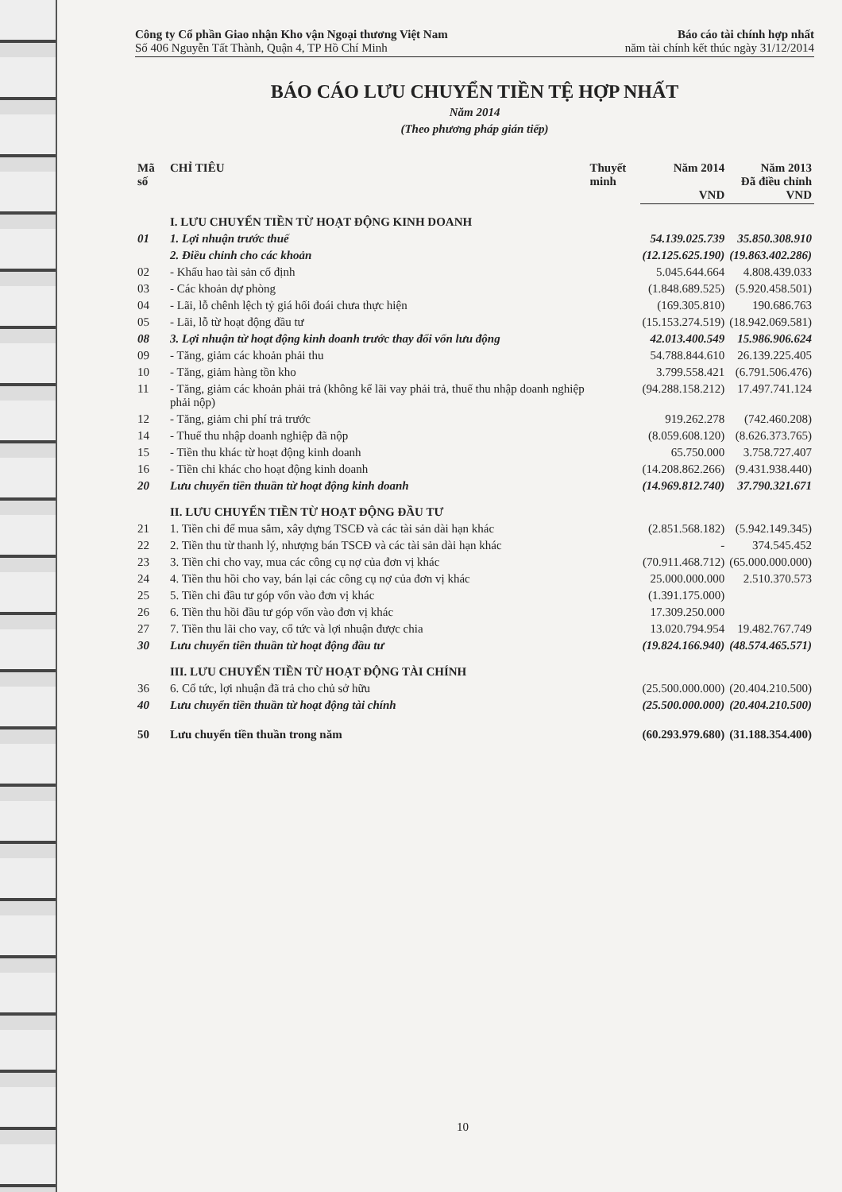Công ty Cổ phần Giao nhận Kho vận Ngoại thương Việt Nam
Số 406 Nguyễn Tất Thành, Quận 4, TP Hồ Chí Minh
Báo cáo tài chính hợp nhất
năm tài chính kết thúc ngày 31/12/2014
BÁO CÁO LƯU CHUYỂN TIỀN TỆ HỢP NHẤT
Năm 2014
(Theo phương pháp gián tiếp)
| Mã số | CHỈ TIÊU | Thuyết minh | Năm 2014 VND | Năm 2013 Đã điều chỉnh VND |
| --- | --- | --- | --- | --- |
| | I. LƯU CHUYỂN TIỀN TỪ HOẠT ĐỘNG KINH DOANH | | | |
| 01 | 1. Lợi nhuận trước thuế | | 54.139.025.739 | 35.850.308.910 |
| | 2. Điều chỉnh cho các khoản | | (12.125.625.190) | (19.863.402.286) |
| 02 | - Khấu hao tài sản cố định | | 5.045.644.664 | 4.808.439.033 |
| 03 | - Các khoản dự phòng | | (1.848.689.525) | (5.920.458.501) |
| 04 | - Lãi, lỗ chênh lệch tỷ giá hối đoái chưa thực hiện | | (169.305.810) | 190.686.763 |
| 05 | - Lãi, lỗ từ hoạt động đầu tư | | (15.153.274.519) | (18.942.069.581) |
| 08 | 3. Lợi nhuận từ hoạt động kinh doanh trước thay đổi vốn lưu động | | 42.013.400.549 | 15.986.906.624 |
| 09 | - Tăng, giảm các khoản phải thu | | 54.788.844.610 | 26.139.225.405 |
| 10 | - Tăng, giảm hàng tồn kho | | 3.799.558.421 | (6.791.506.476) |
| 11 | - Tăng, giảm các khoản phải trả (không kể lãi vay phải trả, thuế thu nhập doanh nghiệp phải nộp) | | (94.288.158.212) | 17.497.741.124 |
| 12 | - Tăng, giảm chi phí trả trước | | 919.262.278 | (742.460.208) |
| 14 | - Thuế thu nhập doanh nghiệp đã nộp | | (8.059.608.120) | (8.626.373.765) |
| 15 | - Tiền thu khác từ hoạt động kinh doanh | | 65.750.000 | 3.758.727.407 |
| 16 | - Tiền chi khác cho hoạt động kinh doanh | | (14.208.862.266) | (9.431.938.440) |
| 20 | Lưu chuyển tiền thuần từ hoạt động kinh doanh | | (14.969.812.740) | 37.790.321.671 |
| | II. LƯU CHUYỂN TIỀN TỪ HOẠT ĐỘNG ĐẦU TƯ | | | |
| 21 | 1. Tiền chi để mua sắm, xây dựng TSCĐ và các tài sản dài hạn khác | | (2.851.568.182) | (5.942.149.345) |
| 22 | 2. Tiền thu từ thanh lý, nhượng bán TSCĐ và các tài sản dài hạn khác | | - | 374.545.452 |
| 23 | 3. Tiền chi cho vay, mua các công cụ nợ của đơn vị khác | | (70.911.468.712) | (65.000.000.000) |
| 24 | 4. Tiền thu hồi cho vay, bán lại các công cụ nợ của đơn vị khác | | 25.000.000.000 | 2.510.370.573 |
| 25 | 5. Tiền chi đầu tư góp vốn vào đơn vị khác | | (1.391.175.000) | |
| 26 | 6. Tiền thu hồi đầu tư góp vốn vào đơn vị khác | | 17.309.250.000 | |
| 27 | 7. Tiền thu lãi cho vay, cổ tức và lợi nhuận được chia | | 13.020.794.954 | 19.482.767.749 |
| 30 | Lưu chuyển tiền thuần từ hoạt động đầu tư | | (19.824.166.940) | (48.574.465.571) |
| | III. LƯU CHUYỂN TIỀN TỪ HOẠT ĐỘNG TÀI CHÍNH | | | |
| 36 | 6. Cổ tức, lợi nhuận đã trả cho chủ sở hữu | | (25.500.000.000) | (20.404.210.500) |
| 40 | Lưu chuyển tiền thuần từ hoạt động tài chính | | (25.500.000.000) | (20.404.210.500) |
| 50 | Lưu chuyển tiền thuần trong năm | | (60.293.979.680) | (31.188.354.400) |
10